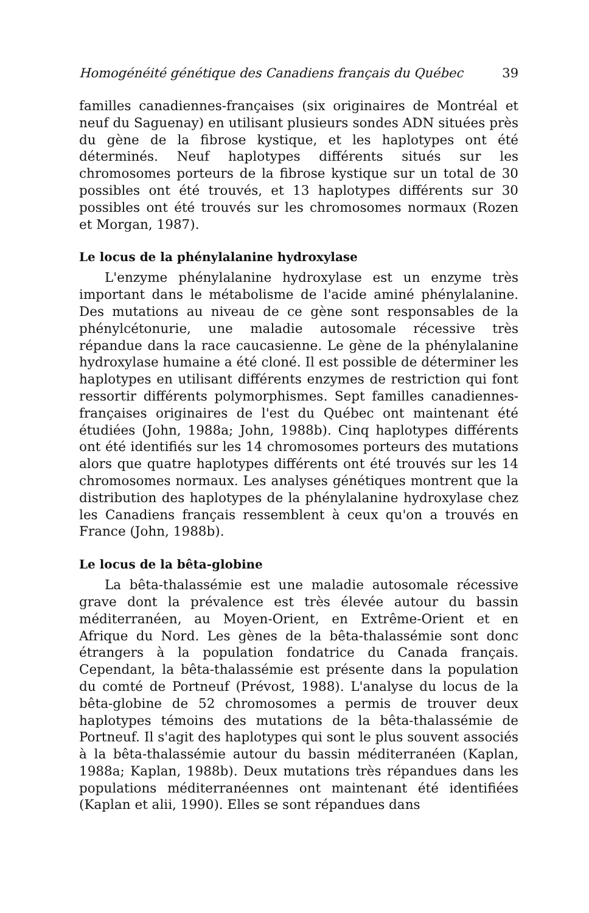Homogénéité génétique des Canadiens français du Québec 39
familles canadiennes-françaises (six originaires de Montréal et neuf du Saguenay) en utilisant plusieurs sondes ADN situées près du gène de la fibrose kystique, et les haplotypes ont été déterminés. Neuf haplotypes différents situés sur les chromosomes porteurs de la fibrose kystique sur un total de 30 possibles ont été trouvés, et 13 haplotypes différents sur 30 possibles ont été trouvés sur les chromosomes normaux (Rozen et Morgan, 1987).
Le locus de la phénylalanine hydroxylase
L'enzyme phénylalanine hydroxylase est un enzyme très important dans le métabolisme de l'acide aminé phénylalanine. Des mutations au niveau de ce gène sont responsables de la phénylcétonurie, une maladie autosomale récessive très répandue dans la race caucasienne. Le gène de la phénylalanine hydroxylase humaine a été cloné. Il est possible de déterminer les haplotypes en utilisant différents enzymes de restriction qui font ressortir différents polymorphismes. Sept familles canadiennes-françaises originaires de l'est du Québec ont maintenant été étudiées (John, 1988a; John, 1988b). Cinq haplotypes différents ont été identifiés sur les 14 chromosomes porteurs des mutations alors que quatre haplotypes différents ont été trouvés sur les 14 chromosomes normaux. Les analyses génétiques montrent que la distribution des haplotypes de la phénylalanine hydroxylase chez les Canadiens français ressemblent à ceux qu'on a trouvés en France (John, 1988b).
Le locus de la bêta-globine
La bêta-thalassémie est une maladie autosomale récessive grave dont la prévalence est très élevée autour du bassin méditerranéen, au Moyen-Orient, en Extrême-Orient et en Afrique du Nord. Les gènes de la bêta-thalassémie sont donc étrangers à la population fondatrice du Canada français. Cependant, la bêta-thalassémie est présente dans la population du comté de Portneuf (Prévost, 1988). L'analyse du locus de la bêta-globine de 52 chromosomes a permis de trouver deux haplotypes témoins des mutations de la bêta-thalassémie de Portneuf. Il s'agit des haplotypes qui sont le plus souvent associés à la bêta-thalassémie autour du bassin méditerranéen (Kaplan, 1988a; Kaplan, 1988b). Deux mutations très répandues dans les populations méditerranéennes ont maintenant été identifiées (Kaplan et alii, 1990). Elles se sont répandues dans